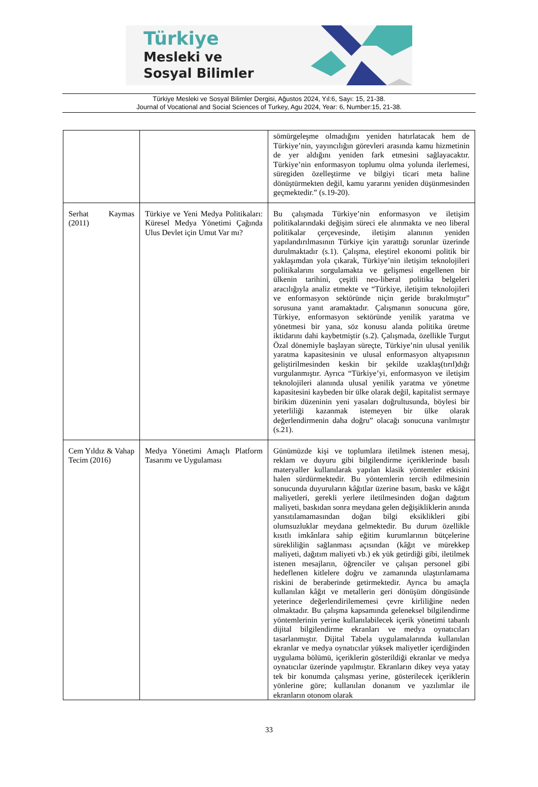Türkiye
Mesleki ve
Sosyal Bilimler
Türkiye Mesleki ve Sosyal Bilimler Dergisi, Ağustos 2024, Yıl:6, Sayı: 15, 21-38.
Journal of Vocational and Social Sciences of Turkey, Agu 2024, Year: 6, Number:15, 21-38.
| | | sömürgeleşme olmadığını yeniden hatırlatacak hem de Türkiye’nin, yayıncılığın görevleri arasında kamu hizmetinin de yer aldığını yeniden fark etmesini sağlayacaktır. Türkiye’nin enformasyon toplumu olma yolunda ilerlemesi, süregiden özelleştirme ve bilgiyi ticari meta haline dönüştürmekten değil, kamu yararını yeniden düşünmesinden geçmektedir.” (s.19-20). |
| Serhat Kaymas (2011) | Türkiye ve Yeni Medya Politikaları: Küresel Medya Yönetimi Çağında Ulus Devlet için Umut Var mı? | Bu çalışmada Türkiye’nin enformasyon ve iletişim politikalarındaki değişim süreci ele alınmakta ve neo liberal politikalar çerçevesinde, iletişim alanının yeniden yapılandırılmasının Türkiye için yarattığı sorunlar üzerinde durulmaktadır (s.1). Çalışma, eleştirel ekonomi politik bir yaklaşımdan yola çıkarak, Türkiye’nin iletişim teknolojileri politikalarını sorgulamakta ve gelişmesi engellenen bir ülkenin tarihini, çeşitli neo-liberal politika belgeleri aracılığıyla analiz etmekte ve “Türkiye, iletişim teknolojileri ve enformasyon sektöründe niçin geride bırakılmıştır” sorusuna yanıt aramaktadır. Çalışmanın sonucuna göre, Türkiye, enformasyon sektöründe yenilik yaratma ve yönetmesi bir yana, söz konusu alanda politika üretme iktidarını dahi kaybetmiştir (s.2). Çalışmada, özellikle Turgut Özal dönemiyle başlayan süreçte, Türkiye’nin ulusal yenilik yaratma kapasitesinin ve ulusal enformasyon altyapısının geliştirilmesinden keskin bir şekilde uzaklaş(tırıl)dığı vurgulanmıştır. Ayrıca “Türkiye’yi, enformasyon ve iletişim teknolojileri alanında ulusal yenilik yaratma ve yönetme kapasitesini kaybeden bir ülke olarak değil, kapitalist sermaye birikim düzeninin yeni yasaları doğrultusunda, böylesi bir yeterliliği kazanmak istemeyen bir ülke olarak değerlendirmenin daha doğru” olacağı sonucuna varılmıştır (s.21). |
| Cem Yıldız & Vahap Tecim (2016) | Medya Yönetimi Amaçlı Platform Tasarımı ve Uygulaması | Günümüzde kişi ve toplumlara iletilmek istenen mesaj, reklam ve duyuru gibi bilgilendirme içeriklerinde basılı materyaller kullanılarak yapılan klasik yöntemler etkisini halen sürdürmektedir. Bu yöntemlerin tercih edilmesinin sonucunda duyuruların kâğıtlar üzerine basım, baskı ve kâğıt maliyetleri, gerekli yerlere iletilmesinden doğan dağıtım maliyeti, baskıdan sonra meydana gelen değişikliklerin anında yansıtılamamasından doğan bilgi eksiklikleri gibi olumsuzluklar meydana gelmektedir. Bu durum özellikle kısıtlı imkânlara sahip eğitim kurumlarının bütçelerine sürekliliğin sağlanması açısından (kâğıt ve mürekkep maliyeti, dağıtım maliyeti vb.) ek yük getirdiği gibi, iletilmek istenen mesajların, öğrenciler ve çalışan personel gibi hedeflenen kitlelere doğru ve zamanında ulaştırılamama riskini de beraberinde getirmektedir. Ayrıca bu amaçla kullanılan kâğıt ve metallerin geri dönüşüm döngüsünde yeterince değerlendirilememesi çevre kirliliğine neden olmaktadır. Bu çalışma kapsamında geleneksel bilgilendirme yöntemlerinin yerine kullanılabilecek içerik yönetimi tabanlı dijital bilgilendirme ekranları ve medya oynatıcıları tasarlanmıştır. Dijital Tabela uygulamalarında kullanılan ekranlar ve medya oynatıcılar yüksek maliyetler içerdiğinden uygulama bölümü, içeriklerin gösterildiği ekranlar ve medya oynatıcılar üzerinde yapılmıştır. Ekranların dikey veya yatay tek bir konumda çalışması yerine, gösterilecek içeriklerin yönlerine göre; kullanılan donanım ve yazılımlar ile ekranların otonom olarak |
33